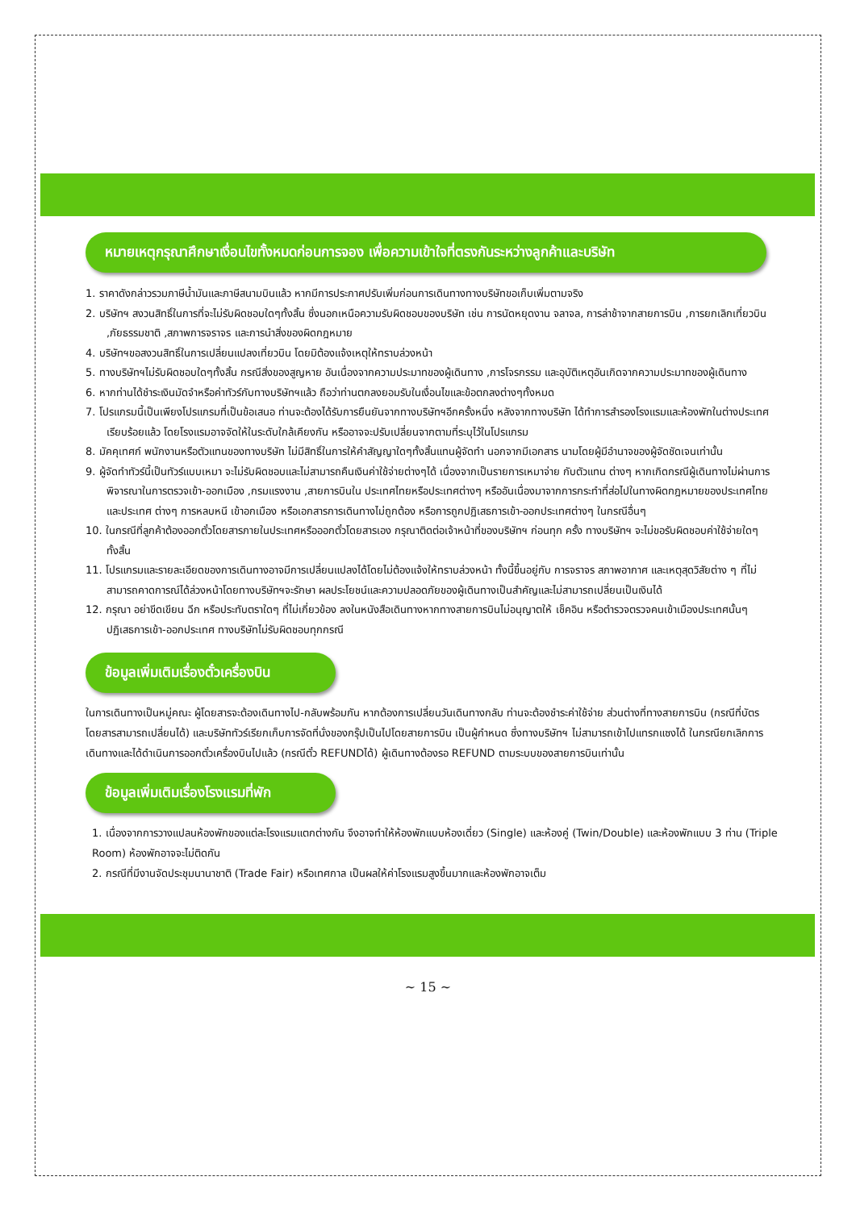หมายเหตุกรุณาศึกษาเงื่อนไขทั้งหมดก่อนการจอง เพื่อความเข้าใจที่ตรงกันระหว่างลูกค้าและบริษัท
1. ราคาดังกล่าวรวมภาษีน้ำมันและภาษีสนามบินแล้ว หากมีการประกาศปรับเพิ่มก่อนการเดินทางทางบริษัทขอเก็บเพิ่มตามจริง
2. บริษัทฯ สงวนสิทธิ์ในการที่จะไม่รับผิดชอบใดๆทั้งสิ้น ซึ่งนอกเหนือความรับผิดชอบของบริษัท เช่น การนัดหยุดงาน จลาจล, การล่าช้าจากสายการบิน ,การยกเลิกเที่ยวบิน ,ภัยธรรมชาติ ,สภาพการจราจร และการนำสิ่งของผิดกฎหมาย
4. บริษัทฯขอสงวนสิทธิ์ในการเปลี่ยนแปลงเที่ยวบิน โดยมิต้องแจ้งเหตุให้ทราบล่วงหน้า
5. ทางบริษัทฯไม่รับผิดชอบใดๆทั้งสิ้น กรณีสิ่งของสูญหาย อันเนื่องจากความประมาทของผู้เดินทาง ,การโจรกรรม และอุบัติเหตุอันเกิดจากความประมาทของผู้เดินทาง
6. หากท่านได้ชำระเงินมัดจำหรือค่าทัวร์กับทางบริษัทฯแล้ว ถือว่าท่านตกลงยอมรับในเงื่อนไขและข้อตกลงต่างๆทั้งหมด
7. โปรแกรมนี้เป็นเพียงโปรแกรมที่เป็นข้อเสนอ ท่านจะต้องได้รับการยืนยันจากทางบริษัทฯอีกครั้งหนึ่ง หลังจากทางบริษัท ได้ทำการสำรองโรงแรมและห้องพักในต่างประเทศเรียบร้อยแล้ว โดยโรงแรมอาจจัดให้ในระดับใกล้เคียงกัน หรืออาจจะปรับเปลี่ยนจากตามที่ระบุไว้ในโปรแกรม
8. มัคคุเทศก์ พนักงานหรือตัวแทนของทางบริษัท ไม่มีสิทธิ์ในการให้คำสัญญาใดๆทั้งสิ้นแทนผู้จัดทำ นอกจากมีเอกสาร นามโดยผู้มีอำนาจของผู้จัดชัดเจนเท่านั้น
9. ผู้จัดทำทัวร์นี้เป็นทัวร์แบบเหมา จะไม่รับผิดชอบและไม่สามารถคืนเงินค่าใช้จ่ายต่างๆได้ เนื่องจากเป็นรายการเหมาจ่าย กับตัวแทน ต่างๆ หากเกิดกรณีผู้เดินทางไม่ผ่านการพิจารณาในการตรวจเข้า-ออกเมือง ,กรมแรงงาน ,สายการบินใน ประเทศไทยหรือประเทศต่างๆ หรืออันเนื่องมาจากการกระทำที่ส่อไปในทางผิดกฎหมายของประเทศไทยและประเทศ ต่างๆ การหลบหนี เข้าอกเมือง หรือเอกสารการเดินทางไม่ถูกต้อง หรือการถูกปฏิเสธการเข้า-ออกประเทศต่างๆ ในกรณีอื่นๆ
10. ในกรณีที่ลูกค้าต้องออกตั๋วโดยสารภายในประเทศหรือออกตั๋วโดยสารเอง กรุณาติดต่อเจ้าหน้าที่ของบริษัทฯ ก่อนทุก ครั้ง ทางบริษัทฯ จะไม่ขอรับผิดชอบค่าใช้จ่ายใดๆ ทั้งสิ้น
11. โปรแกรมและรายละเอียดของการเดินทางอาจมีการเปลี่ยนแปลงได้โดยไม่ต้องแจ้งให้ทราบล่วงหน้า ทั้งนี้ขึ้นอยู่กับ การจราจร สภาพอากาศ และเหตุสุดวิสัยต่าง ๆ ที่ไม่สามารถคาดการณ์ได้ล่วงหน้าโดยทางบริษัทฯจะรักษา ผลประโยชน์และความปลอดภัยของผู้เดินทางเป็นสำคัญและไม่สามารถเปลี่ยนเป็นเงินได้
12. กรุณา อย่าขีดเขียน ฉีก หรือประทับตราใดๆ ที่ไม่เกี่ยวข้อง ลงในหนังสือเดินทางหากทางสายการบินไม่อนุญาตให้ เช็คอิน หรือตำรวจตรวจคนเข้าเมืองประเทศนั้นๆ ปฏิเสธการเข้า-ออกประเทศ ทางบริษัทไม่รับผิดชอบทุกกรณี
ข้อมูลเพิ่มเติมเรื่องตั๋วเครื่องบิน
ในการเดินทางเป็นหมู่คณะ ผู้โดยสารจะต้องเดินทางไป-กลับพร้อมกัน หากต้องการเปลี่ยนวันเดินทางกลับ ท่านจะต้องชำระค่าใช้จ่าย ส่วนต่างที่ทางสายการบิน (กรณีที่บัตรโดยสารสามารถเปลี่ยนได้) และบริษัททัวร์เรียกเก็บการจัดที่นั่งของกรุ๊ปเป็นไปโดยสายการบิน เป็นผู้กำหนด ซึ่งทางบริษัทฯ ไม่สามารถเข้าไปแทรกแซงได้ ในกรณียกเลิกการเดินทางและได้ดำเนินการออกตั๋วเครื่องบินไปแล้ว (กรณีตั๋ว REFUNDได้) ผู้เดินทางต้องรอ REFUND ตามระบบของสายการบินเท่านั้น
ข้อมูลเพิ่มเติมเรื่องโรงแรมที่พัก
1. เนื่องจากการวางแปลนห้องพักของแต่ละโรงแรมแตกต่างกัน จึงอาจทำให้ห้องพักแบบห้องเดี่ยว (Single) และห้องคู่ (Twin/Double) และห้องพักแบบ 3 ท่าน (Triple Room) ห้องพักอาจจะไม่ติดกัน
2. กรณีที่มีงานจัดประชุมนานาชาติ (Trade Fair) หรือเทศกาล เป็นผลให้ค่าโรงแรมสูงขึ้นมากและห้องพักอาจเต็ม
~ 15 ~